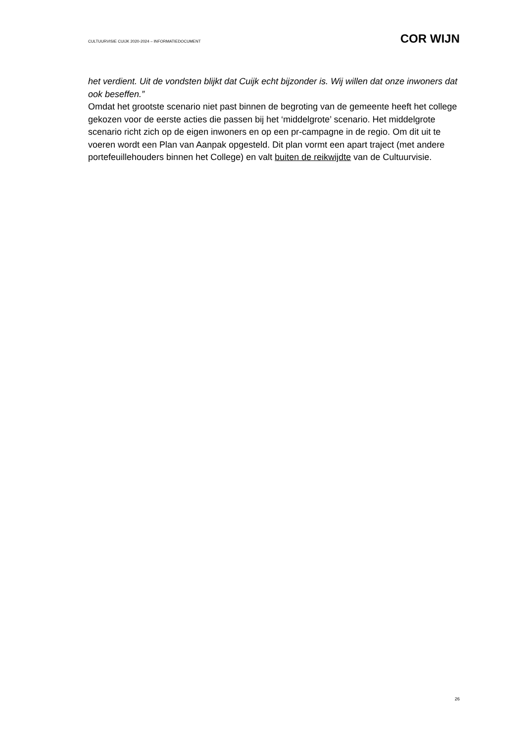CULTUURVISIE CUIJK 2020-2024 – INFORMATIEDOCUMENT COR WIJN
het verdient. Uit de vondsten blijkt dat Cuijk echt bijzonder is. Wij willen dat onze inwoners dat ook beseffen.”
Omdat het grootste scenario niet past binnen de begroting van de gemeente heeft het college gekozen voor de eerste acties die passen bij het ‘middelgrote’ scenario. Het middelgrote scenario richt zich op de eigen inwoners en op een pr-campagne in de regio. Om dit uit te voeren wordt een Plan van Aanpak opgesteld. Dit plan vormt een apart traject (met andere portefeuillehouders binnen het College) en valt buiten de reikwijdte van de Cultuurvisie.
26